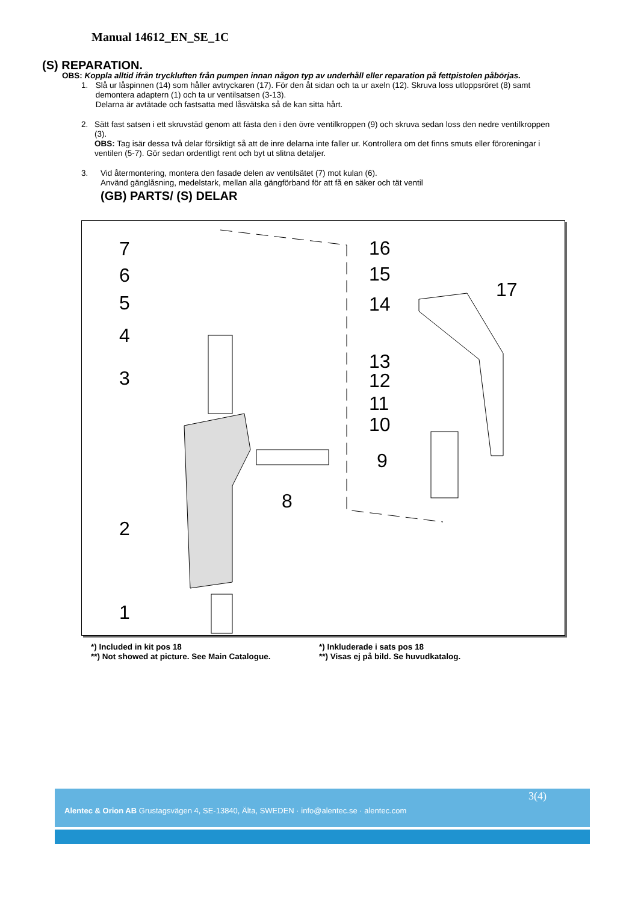Manual 14612_EN_SE_1C
(S) REPARATION.
OBS: Koppla alltid ifrån tryckluften från pumpen innan någon typ av underhåll eller reparation på fettpistolen påbörjas.
1. Slå ur låspinnen (14) som håller avtryckaren (17). För den åt sidan och ta ur axeln (12). Skruva loss utloppsröret (8) samt demontera adaptern (1) och ta ur ventilsatsen (3-13).
Delarna är avtätade och fastsatta med låsvätska så de kan sitta hårt.
2. Sätt fast satsen i ett skruvstäd genom att fästa den i den övre ventilkroppen (9) och skruva sedan loss den nedre ventilkroppen (3).
OBS: Tag isär dessa två delar försiktigt så att de inre delarna inte faller ur. Kontrollera om det finns smuts eller föroreningar i ventilen (5-7). Gör sedan ordentligt rent och byt ut slitna detaljer.
3. Vid återmontering, montera den fasade delen av ventilsätet (7) mot kulan (6).
Använd gänglåsning, medelstark, mellan alla gängförband för att få en säker och tät ventil
(GB) PARTS/ (S) DELAR
7
6
5
4
3
2
1
16
15
14
17
13
12
11
10
9
8
*) Included in kit pos 18
**) Not showed at picture. See Main Catalogue.
*) Inkluderade i sats pos 18
**) Visas ej på bild. Se huvudkatalog.
3(4)
Alentec & Orion AB Grustagsvägen 4, SE-13840, Älta, SWEDEN · info@alentec.se · alentec.com